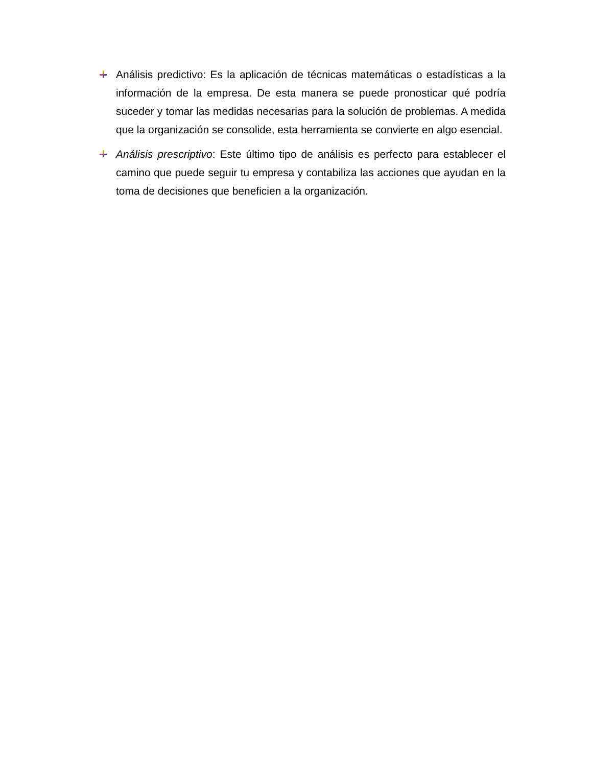Análisis predictivo: Es la aplicación de técnicas matemáticas o estadísticas a la información de la empresa. De esta manera se puede pronosticar qué podría suceder y tomar las medidas necesarias para la solución de problemas. A medida que la organización se consolide, esta herramienta se convierte en algo esencial.
Análisis prescriptivo: Este último tipo de análisis es perfecto para establecer el camino que puede seguir tu empresa y contabiliza las acciones que ayudan en la toma de decisiones que beneficien a la organización.